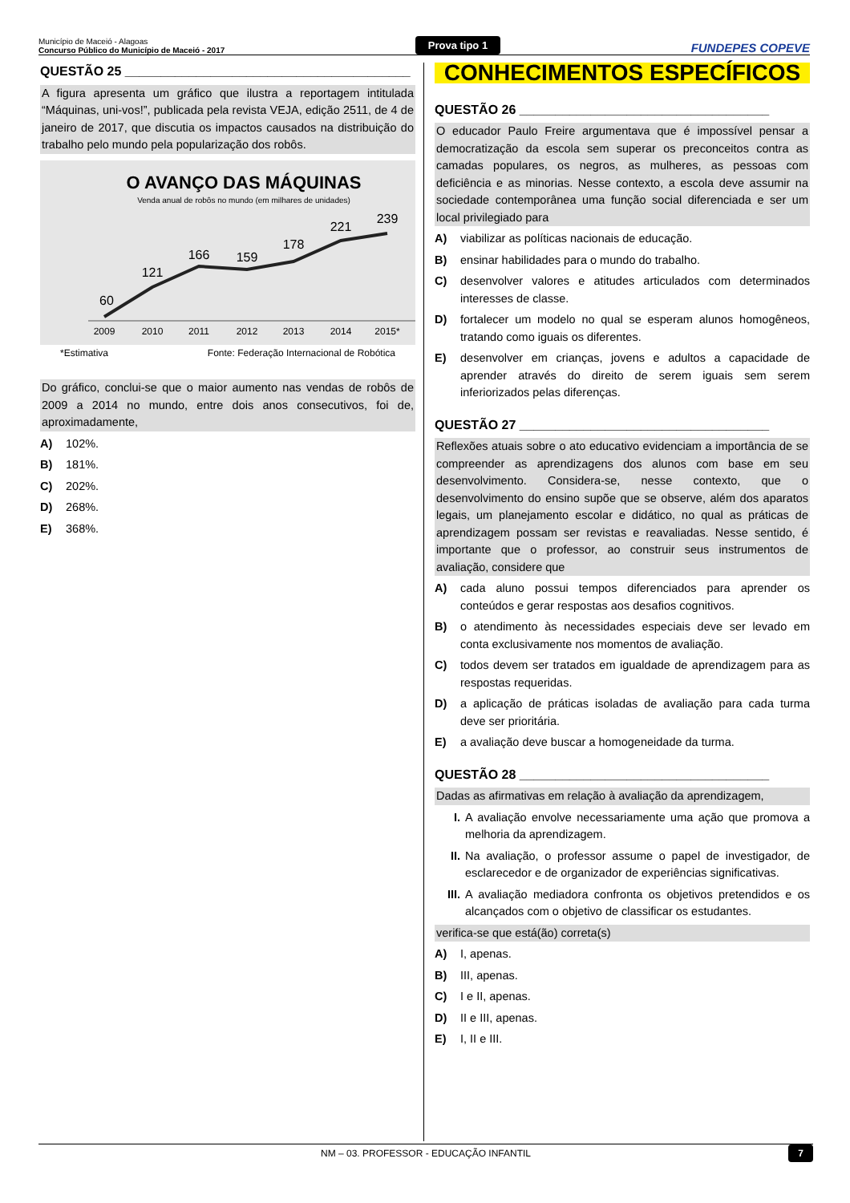Município de Maceió - Alagoas
Concurso Público do Município de Maceió - 2017
Prova tipo 1
FUNDEPES COPEVE
QUESTÃO 25 ________________________________________
A figura apresenta um gráfico que ilustra a reportagem intitulada “Máquinas, uni-vos!”, publicada pela revista VEJA, edição 2511, de 4 de janeiro de 2017, que discutia os impactos causados na distribuição do trabalho pelo mundo pela popularização dos robôs.
O AVANÇO DAS MÁQUINAS
Venda anual de robôs no mundo (em milhares de unidades)
60
121
166
159
178
221
239
2009
2010
2011
2012
2013
2014
2015*
*Estimativa Fonte: Federação Internacional de Robótica
Do gráfico, conclui-se que o maior aumento nas vendas de robôs de 2009 a 2014 no mundo, entre dois anos consecutivos, foi de, aproximadamente,
A) 102%.
B) 181%.
C) 202%.
D) 268%.
E) 368%.
CONHECIMENTOS ESPECÍFICOS
QUESTÃO 26 ___________________________________
O educador Paulo Freire argumentava que é impossível pensar a democratização da escola sem superar os preconceitos contra as camadas populares, os negros, as mulheres, as pessoas com deficiência e as minorias. Nesse contexto, a escola deve assumir na sociedade contemporânea uma função social diferenciada e ser um local privilegiado para
A) viabilizar as políticas nacionais de educação.
B) ensinar habilidades para o mundo do trabalho.
C) desenvolver valores e atitudes articulados com determinados interesses de classe.
D) fortalecer um modelo no qual se esperam alunos homogêneos, tratando como iguais os diferentes.
E) desenvolver em crianças, jovens e adultos a capacidade de aprender através do direito de serem iguais sem serem inferiorizados pelas diferenças.
QUESTÃO 27 ___________________________________
Reflexões atuais sobre o ato educativo evidenciam a importância de se compreender as aprendizagens dos alunos com base em seu desenvolvimento. Considera-se, nesse contexto, que o desenvolvimento do ensino supõe que se observe, além dos aparatos legais, um planejamento escolar e didático, no qual as práticas de aprendizagem possam ser revistas e reavaliadas. Nesse sentido, é importante que o professor, ao construir seus instrumentos de avaliação, considere que
A) cada aluno possui tempos diferenciados para aprender os conteúdos e gerar respostas aos desafios cognitivos.
B) o atendimento às necessidades especiais deve ser levado em conta exclusivamente nos momentos de avaliação.
C) todos devem ser tratados em igualdade de aprendizagem para as respostas requeridas.
D) a aplicação de práticas isoladas de avaliação para cada turma deve ser prioritária.
E) a avaliação deve buscar a homogeneidade da turma.
QUESTÃO 28 ___________________________________
Dadas as afirmativas em relação à avaliação da aprendizagem,
I. A avaliação envolve necessariamente uma ação que promova a melhoria da aprendizagem.
II. Na avaliação, o professor assume o papel de investigador, de esclarecedor e de organizador de experiências significativas.
III. A avaliação mediadora confronta os objetivos pretendidos e os alcançados com o objetivo de classificar os estudantes.
verifica-se que está(ão) correta(s)
A) I, apenas.
B) III, apenas.
C) I e II, apenas.
D) II e III, apenas.
E) I, II e III.
NM – 03. PROFESSOR - EDUCAÇÃO INFANTIL 7